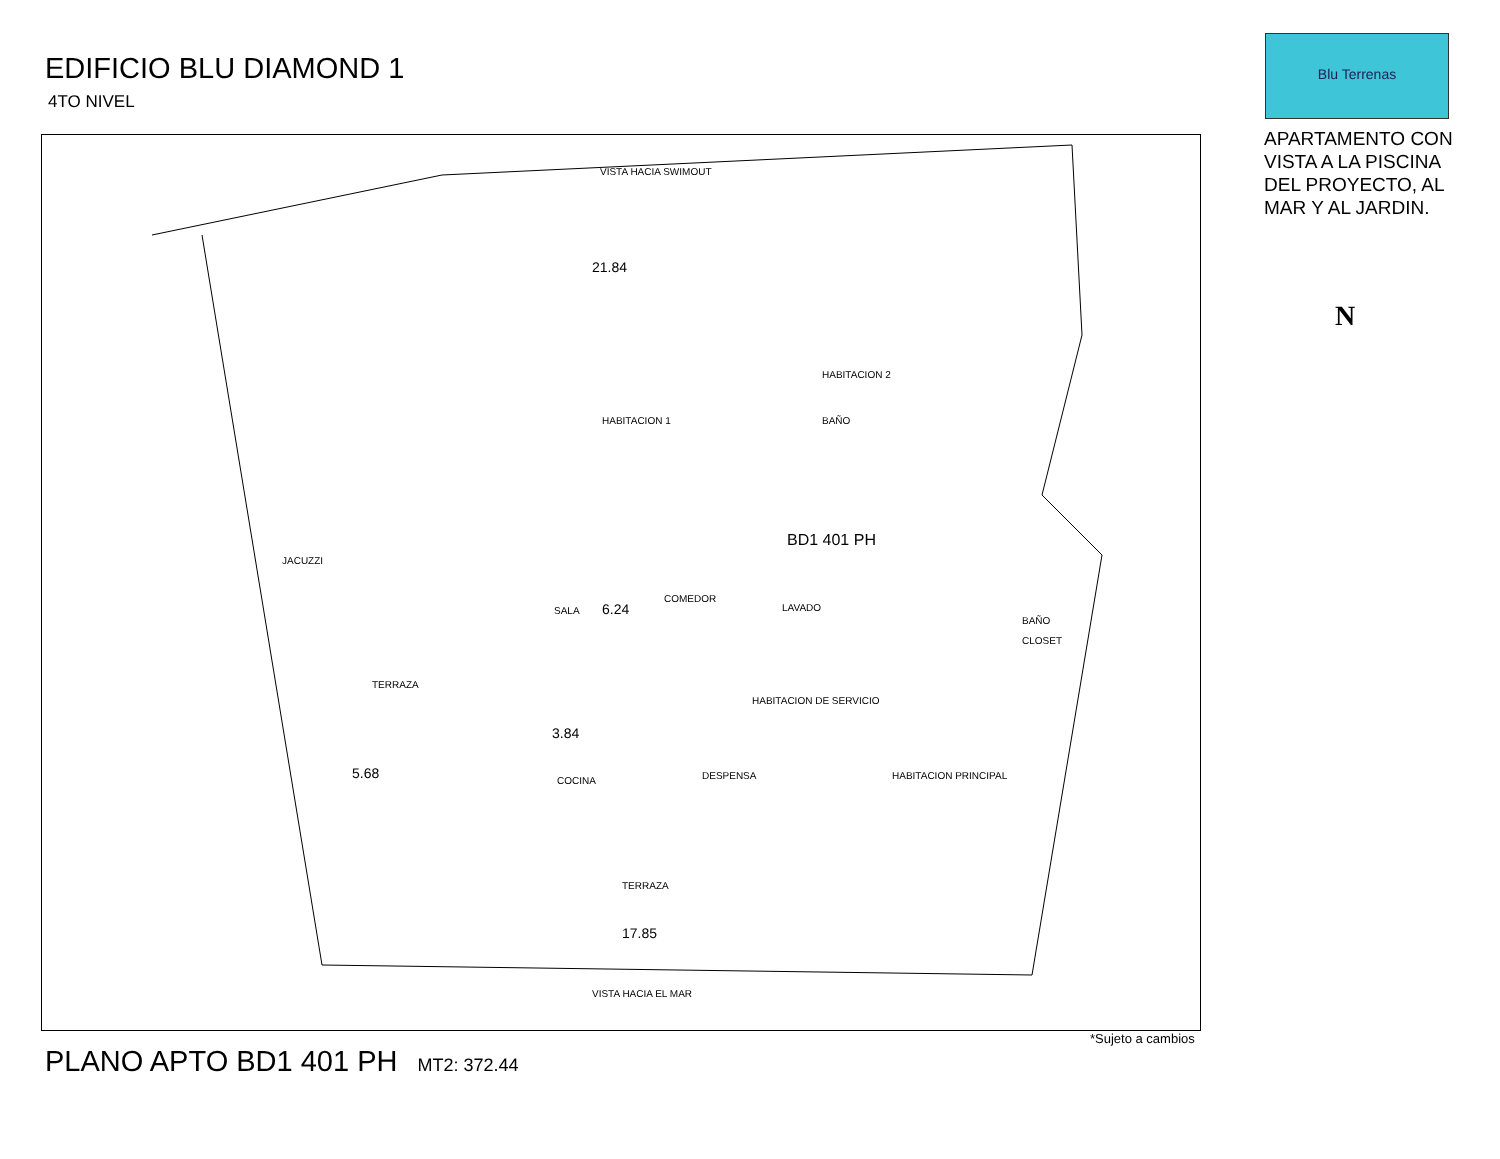EDIFICIO BLU DIAMOND 1
4TO NIVEL
Blu Terrenas
APARTAMENTO CON VISTA A LA PISCINA DEL PROYECTO, AL MAR Y AL JARDIN.
N
VISTA HACIA SWIMOUT
21.84
HABITACION 1 BAÑO
HABITACION 2
JACUZZI
BD1 401 PH
SALA
COMEDOR
6.24 LAVADO
BAÑO
CLOSET
TERRAZA
HABITACION DE SERVICIO
3.84
COCINA DESPENSA HABITACION PRINCIPAL
5.68
TERRAZA
17.85
VISTA HACIA EL MAR
*Sujeto a cambios
PLANO APTO BD1 401 PH MT2: 372.44